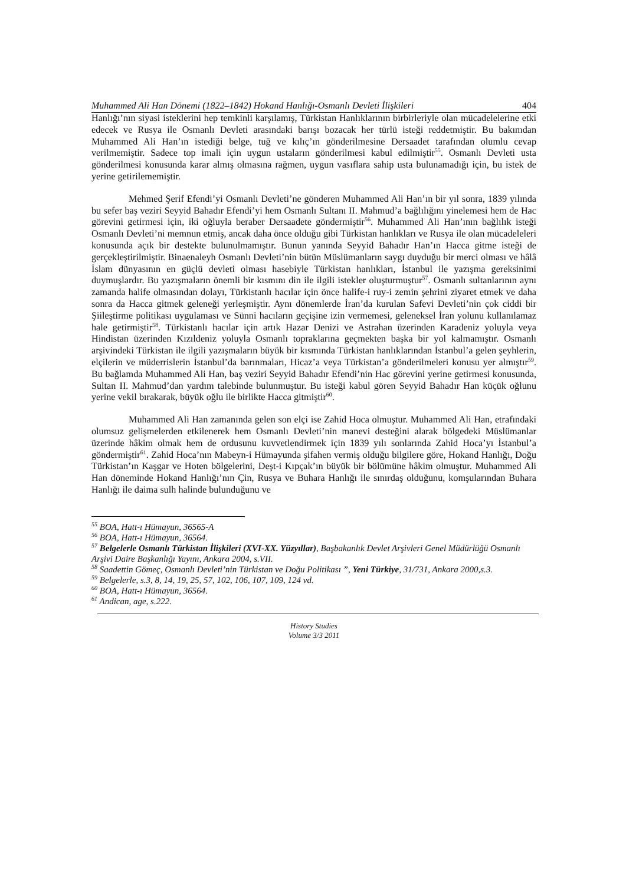Muhammed Ali Han Dönemi (1822–1842) Hokand Hanlığı-Osmanlı Devleti İlişkileri 404
Hanlığı’nın siyasi isteklerini hep temkinli karşılamış, Türkistan Hanlıklarının birbirleriyle olan mücadelelerine etki edecek ve Rusya ile Osmanlı Devleti arasındaki barışı bozacak her türlü isteği reddetmiştir. Bu bakımdan Muhammed Ali Han’ın istediği belge, tuğ ve kılıç’ın gönderilmesine Dersaadet tarafından olumlu cevap verilmemiştir. Sadece top imali için uygun ustaların gönderilmesi kabul edilmiştir<sup>55</sup>. Osmanlı Devleti usta gönderilmesi konusunda karar almış olmasına rağmen, uygun vasıflara sahip usta bulunamadığı için, bu istek de yerine getirilememiştir.
Mehmed Şerif Efendi’yi Osmanlı Devleti’ne gönderen Muhammed Ali Han’ın bir yıl sonra, 1839 yılında bu sefer baş veziri Seyyid Bahadır Efendi’yi hem Osmanlı Sultanı II. Mahmud’a bağlılığını yinelemesi hem de Hac görevini getirmesi için, iki oğluyla beraber Dersaadete göndermiştir<sup>56</sup>. Muhammed Ali Han’ının bağlılık isteği Osmanlı Devleti’ni memnun etmiş, ancak daha önce olduğu gibi Türkistan hanlıkları ve Rusya ile olan mücadeleleri konusunda açık bir destekte bulunulmamıştır. Bunun yanında Seyyid Bahadır Han’ın Hacca gitme isteği de gerçekleştirilmiştir. Binaenaleyh Osmanlı Devleti’nin bütün Müslümanların saygı duyduğu bir merci olması ve hâlâ İslam dünyasının en güçlü devleti olması hasebiyle Türkistan hanlıkları, İstanbul ile yazışma gereksinimi duymuşlardır. Bu yazışmaların önemli bir kısmını din ile ilgili istekler oluşturmuştur<sup>57</sup>. Osmanlı sultanlarının aynı zamanda halife olmasından dolayı, Türkistanlı hacılar için önce halife-i ruy-i zemin şehrini ziyaret etmek ve daha sonra da Hacca gitmek geleneği yerleşmiştir. Aynı dönemlerde İran’da kurulan Safevi Devleti’nin çok ciddi bir Şiileştirme politikası uygulaması ve Sünni hacıların geçişine izin vermemesi, geleneksel İran yolunu kullanılamaz hale getirmiştir<sup>58</sup>. Türkistanlı hacılar için artık Hazar Denizi ve Astrahan üzerinden Karadeniz yoluyla veya Hindistan üzerinden Kızıldeniz yoluyla Osmanlı topraklarına geçmekten başka bir yol kalmamıştır. Osmanlı arşivindeki Türkistan ile ilgili yazışmaların büyük bir kısmında Türkistan hanlıklarından İstanbul’a gelen şeyhlerin, elçilerin ve müderrislerin İstanbul’da barınmaları, Hicaz’a veya Türkistan’a gönderilmeleri konusu yer almıştır<sup>59</sup>. Bu bağlamda Muhammed Ali Han, baş veziri Seyyid Bahadır Efendi’nin Hac görevini yerine getirmesi konusunda, Sultan II. Mahmud’dan yardım talebinde bulunmuştur. Bu isteği kabul gören Seyyid Bahadır Han küçük oğlunu yerine vekil bırakarak, büyük oğlu ile birlikte Hacca gitmiştir<sup>60</sup>.
Muhammed Ali Han zamanında gelen son elçi ise Zahid Hoca olmuştur. Muhammed Ali Han, etrafındaki olumsuz gelişmelerden etkilenerek hem Osmanlı Devleti’nin manevi desteğini alarak bölgedeki Müslümanlar üzerinde hâkim olmak hem de ordusunu kuvvetlendirmek için 1839 yılı sonlarında Zahid Hoca’yı İstanbul’a göndermiştir<sup>61</sup>. Zahid Hoca’nın Mabeyn-i Hümayunda şifahen vermiş olduğu bilgilere göre, Hokand Hanlığı, Doğu Türkistan’ın Kaşgar ve Hoten bölgelerini, Deşt-i Kıpçak’ın büyük bir bölümüne hâkim olmuştur. Muhammed Ali Han döneminde Hokand Hanlığı’nın Çin, Rusya ve Buhara Hanlığı ile sınırdaş olduğunu, komşularından Buhara Hanlığı ile daima sulh halinde bulunduğunu ve
<sup>55</sup> BOA, Hatt-ı Hümayun, 36565-A
<sup>56</sup> BOA, Hatt-ı Hümayun, 36564.
<sup>57</sup> Belgelerle Osmanlı Türkistan İlişkileri (XVI-XX. Yüzyıllar), Başbakanlık Devlet Arşivleri Genel Müdürlüğü Osmanlı Arşivi Daire Başkanlığı Yayını, Ankara 2004, s.VII.
<sup>58</sup> Saadettin Gömeç, Osmanlı Devleti’nin Türkistan ve Doğu Politikası ”, Yeni Türkiye, 31/731, Ankara 2000,s.3.
<sup>59</sup> Belgelerle, s.3, 8, 14, 19, 25, 57, 102, 106, 107, 109, 124 vd.
<sup>60</sup> BOA, Hatt-ı Hümayun, 36564.
<sup>61</sup> Andican, age, s.222.
History Studies
Volume 3/3 2011